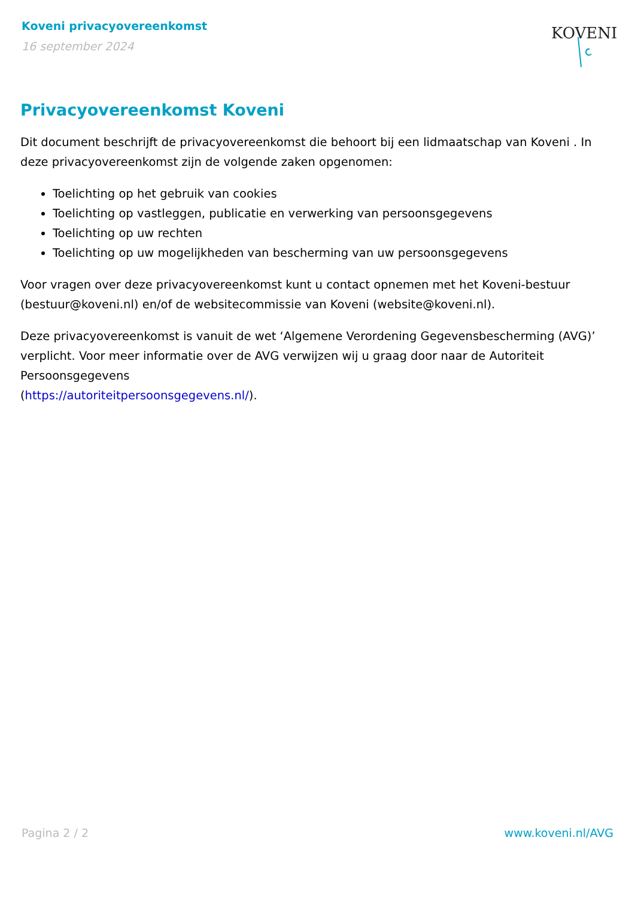Koveni privacyovereenkomst
16 september 2024
KOVENI
Privacyovereenkomst Koveni
Dit document beschrijft de privacyovereenkomst die behoort bij een lidmaatschap van Koveni . In deze privacyovereenkomst zijn de volgende zaken opgenomen:
Toelichting op het gebruik van cookies
Toelichting op vastleggen, publicatie en verwerking van persoonsgegevens
Toelichting op uw rechten
Toelichting op uw mogelijkheden van bescherming van uw persoonsgegevens
Voor vragen over deze privacyovereenkomst kunt u contact opnemen met het Koveni-bestuur (bestuur@koveni.nl) en/of de websitecommissie van Koveni (website@koveni.nl).
Deze privacyovereenkomst is vanuit de wet ‘Algemene Verordening Gegevensbescherming (AVG)’ verplicht. Voor meer informatie over de AVG verwijzen wij u graag door naar de Autoriteit Persoonsgegevens
(https://autoriteitpersoonsgegevens.nl/).
Pagina 2 / 2 www.koveni.nl/AVG